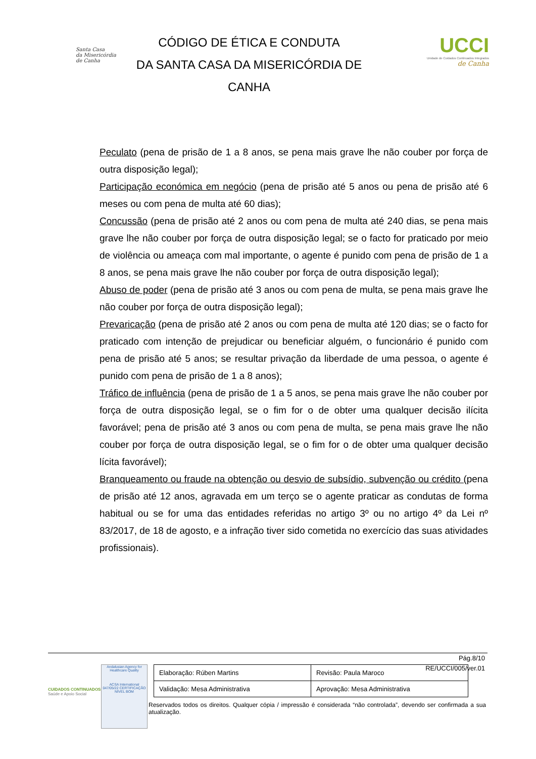Santa Casa
da Misericórdia
de Canha
CÓDIGO DE ÉTICA E CONDUTA
DA SANTA CASA DA MISERICÓRDIA DE
CANHA
UCCI
Unidade de Cuidados Continuados Integrados
de Canha
Peculato (pena de prisão de 1 a 8 anos, se pena mais grave lhe não couber por força de outra disposição legal);
Participação económica em negócio (pena de prisão até 5 anos ou pena de prisão até 6 meses ou com pena de multa até 60 dias);
Concussão (pena de prisão até 2 anos ou com pena de multa até 240 dias, se pena mais grave lhe não couber por força de outra disposição legal; se o facto for praticado por meio de violência ou ameaça com mal importante, o agente é punido com pena de prisão de 1 a 8 anos, se pena mais grave lhe não couber por força de outra disposição legal);
Abuso de poder (pena de prisão até 3 anos ou com pena de multa, se pena mais grave lhe não couber por força de outra disposição legal);
Prevaricação (pena de prisão até 2 anos ou com pena de multa até 120 dias; se o facto for praticado com intenção de prejudicar ou beneficiar alguém, o funcionário é punido com pena de prisão até 5 anos; se resultar privação da liberdade de uma pessoa, o agente é punido com pena de prisão de 1 a 8 anos);
Tráfico de influência (pena de prisão de 1 a 5 anos, se pena mais grave lhe não couber por força de outra disposição legal, se o fim for o de obter uma qualquer decisão ilícita favorável; pena de prisão até 3 anos ou com pena de multa, se pena mais grave lhe não couber por força de outra disposição legal, se o fim for o de obter uma qualquer decisão lícita favorável);
Branqueamento ou fraude na obtenção ou desvio de subsídio, subvenção ou crédito (pena de prisão até 12 anos, agravada em um terço se o agente praticar as condutas de forma habitual ou se for uma das entidades referidas no artigo 3º ou no artigo 4º da Lei nº 83/2017, de 18 de agosto, e a infração tiver sido cometida no exercício das suas atividades profissionais).
Pág.8/10
RE/UCCI/005/ver.01
CUIDADOS CONTINUADOS
Saúde e Apoio Social
Andalusian Agency for Healthcare Quality
ACSA International
047/05/22 CERTIFICAÇÃO NÍVEL BOM
| Elaboração: Rúben Martins | Revisão: Paula Maroco |
| Validação: Mesa Administrativa | Aprovação: Mesa Administrativa |
Reservados todos os direitos. Qualquer cópia / impressão é considerada “não controlada”, devendo ser confirmada a sua atualização.